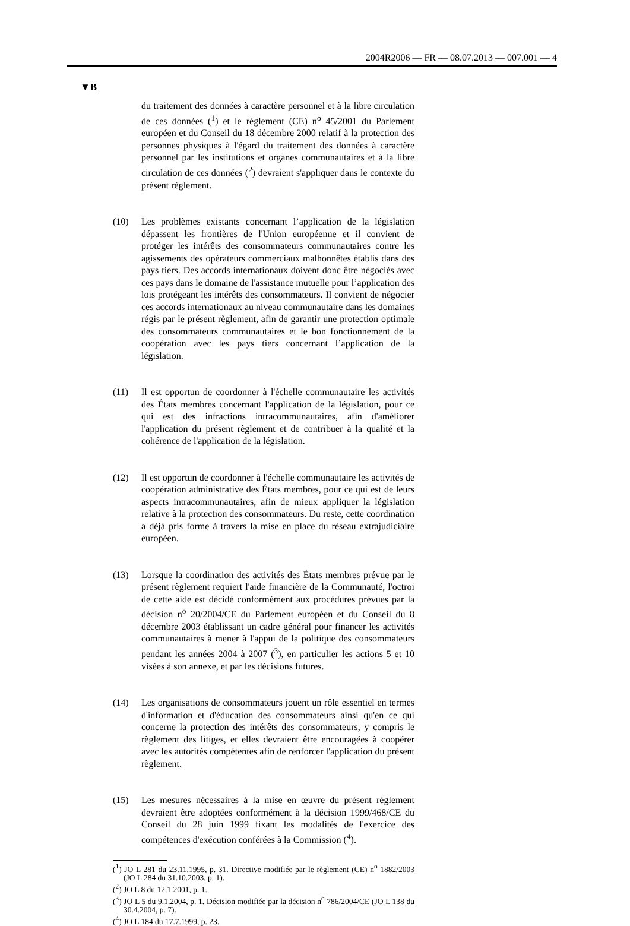2004R2006 — FR — 08.07.2013 — 007.001 — 4
▼B
du traitement des données à caractère personnel et à la libre circulation de ces données (<sup>1</sup>) et le règlement (CE) n<sup>o</sup> 45/2001 du Parlement européen et du Conseil du 18 décembre 2000 relatif à la protection des personnes physiques à l'égard du traitement des données à caractère personnel par les institutions et organes communautaires et à la libre circulation de ces données (<sup>2</sup>) devraient s'appliquer dans le contexte du présent règlement.
(10) Les problèmes existants concernant l’application de la législation dépassent les frontières de l'Union européenne et il convient de protéger les intérêts des consommateurs communautaires contre les agissements des opérateurs commerciaux malhonnêtes établis dans des pays tiers. Des accords internationaux doivent donc être négociés avec ces pays dans le domaine de l'assistance mutuelle pour l’application des lois protégeant les intérêts des consommateurs. Il convient de négocier ces accords internationaux au niveau communautaire dans les domaines régis par le présent règlement, afin de garantir une protection optimale des consommateurs communautaires et le bon fonctionnement de la coopération avec les pays tiers concernant l’application de la législation.
(11) Il est opportun de coordonner à l'échelle communautaire les activités des États membres concernant l'application de la législation, pour ce qui est des infractions intracommunautaires, afin d'améliorer l'application du présent règlement et de contribuer à la qualité et la cohérence de l'application de la législation.
(12) Il est opportun de coordonner à l'échelle communautaire les activités de coopération administrative des États membres, pour ce qui est de leurs aspects intracommunautaires, afin de mieux appliquer la législation relative à la protection des consommateurs. Du reste, cette coordination a déjà pris forme à travers la mise en place du réseau extrajudiciaire européen.
(13) Lorsque la coordination des activités des États membres prévue par le présent règlement requiert l'aide financière de la Communauté, l'octroi de cette aide est décidé conformément aux procédures prévues par la décision n<sup>o</sup> 20/2004/CE du Parlement européen et du Conseil du 8 décembre 2003 établissant un cadre général pour financer les activités communautaires à mener à l'appui de la politique des consommateurs pendant les années 2004 à 2007 (<sup>3</sup>), en particulier les actions 5 et 10 visées à son annexe, et par les décisions futures.
(14) Les organisations de consommateurs jouent un rôle essentiel en termes d'information et d'éducation des consommateurs ainsi qu'en ce qui concerne la protection des intérêts des consommateurs, y compris le règlement des litiges, et elles devraient être encouragées à coopérer avec les autorités compétentes afin de renforcer l'application du présent règlement.
(15) Les mesures nécessaires à la mise en œuvre du présent règlement devraient être adoptées conformément à la décision 1999/468/CE du Conseil du 28 juin 1999 fixant les modalités de l'exercice des compétences d'exécution conférées à la Commission (<sup>4</sup>).
(<sup>1</sup>) JO L 281 du 23.11.1995, p. 31. Directive modifiée par le règlement (CE) n<sup>o</sup> 1882/2003 (JO L 284 du 31.10.2003, p. 1).
(<sup>2</sup>) JO L 8 du 12.1.2001, p. 1.
(<sup>3</sup>) JO L 5 du 9.1.2004, p. 1. Décision modifiée par la décision n<sup>o</sup> 786/2004/CE (JO L 138 du 30.4.2004, p. 7).
(<sup>4</sup>) JO L 184 du 17.7.1999, p. 23.